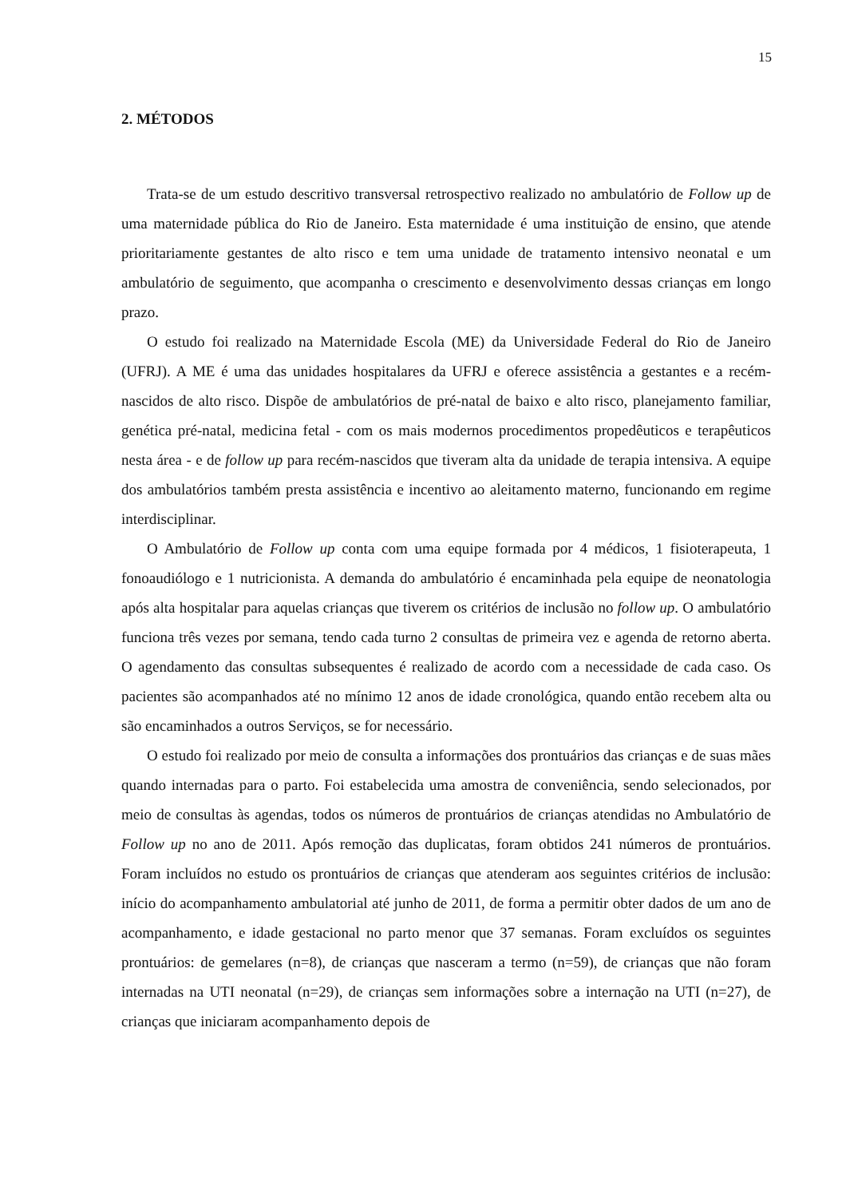15
2. MÉTODOS
Trata-se de um estudo descritivo transversal retrospectivo realizado no ambulatório de Follow up de uma maternidade pública do Rio de Janeiro. Esta maternidade é uma instituição de ensino, que atende prioritariamente gestantes de alto risco e tem uma unidade de tratamento intensivo neonatal e um ambulatório de seguimento, que acompanha o crescimento e desenvolvimento dessas crianças em longo prazo.
O estudo foi realizado na Maternidade Escola (ME) da Universidade Federal do Rio de Janeiro (UFRJ). A ME é uma das unidades hospitalares da UFRJ e oferece assistência a gestantes e a recém-nascidos de alto risco. Dispõe de ambulatórios de pré-natal de baixo e alto risco, planejamento familiar, genética pré-natal, medicina fetal - com os mais modernos procedimentos propedêuticos e terapêuticos nesta área - e de follow up para recém-nascidos que tiveram alta da unidade de terapia intensiva. A equipe dos ambulatórios também presta assistência e incentivo ao aleitamento materno, funcionando em regime interdisciplinar.
O Ambulatório de Follow up conta com uma equipe formada por 4 médicos, 1 fisioterapeuta, 1 fonoaudiólogo e 1 nutricionista. A demanda do ambulatório é encaminhada pela equipe de neonatologia após alta hospitalar para aquelas crianças que tiverem os critérios de inclusão no follow up. O ambulatório funciona três vezes por semana, tendo cada turno 2 consultas de primeira vez e agenda de retorno aberta. O agendamento das consultas subsequentes é realizado de acordo com a necessidade de cada caso. Os pacientes são acompanhados até no mínimo 12 anos de idade cronológica, quando então recebem alta ou são encaminhados a outros Serviços, se for necessário.
O estudo foi realizado por meio de consulta a informações dos prontuários das crianças e de suas mães quando internadas para o parto. Foi estabelecida uma amostra de conveniência, sendo selecionados, por meio de consultas às agendas, todos os números de prontuários de crianças atendidas no Ambulatório de Follow up no ano de 2011. Após remoção das duplicatas, foram obtidos 241 números de prontuários. Foram incluídos no estudo os prontuários de crianças que atenderam aos seguintes critérios de inclusão: início do acompanhamento ambulatorial até junho de 2011, de forma a permitir obter dados de um ano de acompanhamento, e idade gestacional no parto menor que 37 semanas. Foram excluídos os seguintes prontuários: de gemelares (n=8), de crianças que nasceram a termo (n=59), de crianças que não foram internadas na UTI neonatal (n=29), de crianças sem informações sobre a internação na UTI (n=27), de crianças que iniciaram acompanhamento depois de